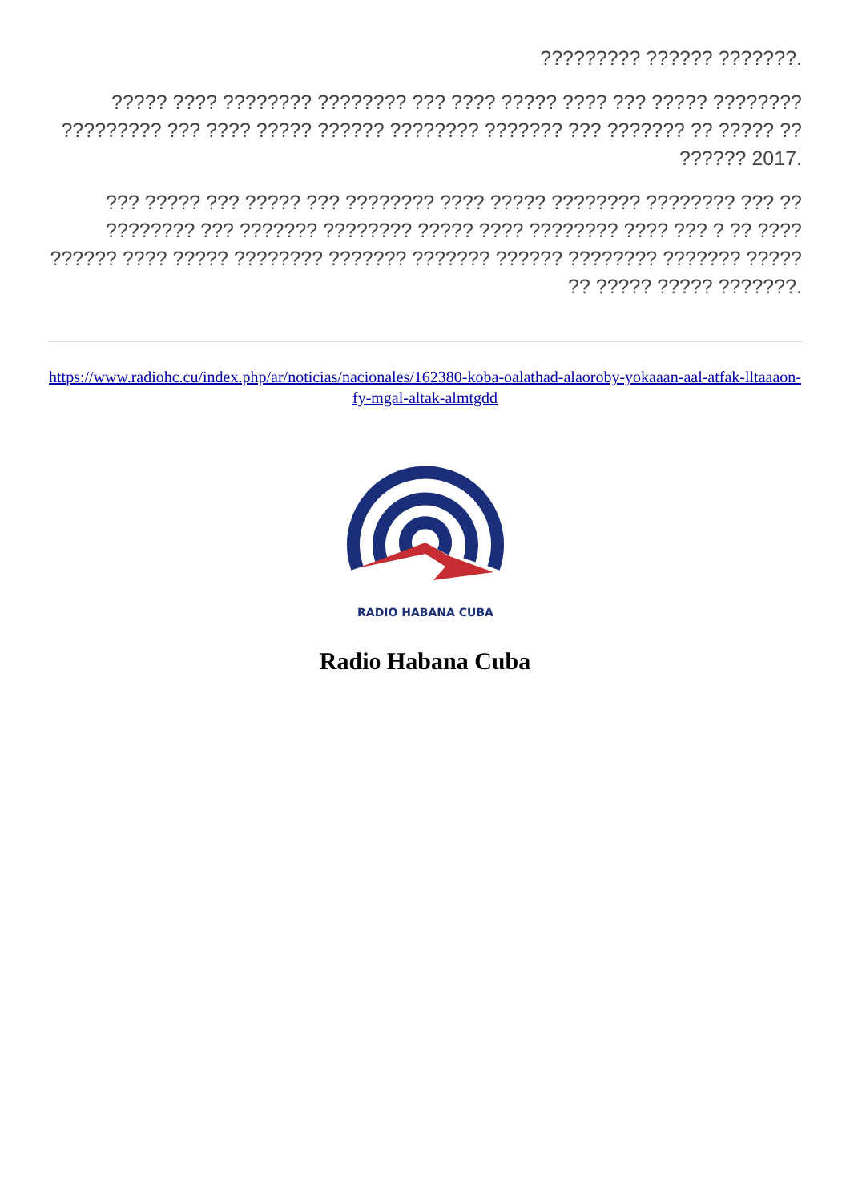????????? ?????? ???????.
????? ???? ???????? ???????? ??? ???? ????? ???? ??? ????? ???????? ????????? ??? ???? ????? ?????? ???????? ??????? ??? ??????? ?? ????? ?? ?????? 2017.
??? ????? ??? ????? ??? ???????? ???? ????? ???????? ???????? ??? ?? ???????? ??? ??????? ???????? ????? ???? ???????? ???? ??? ? ?? ???? ?????? ???? ????? ???????? ??????? ??????? ?????? ???????? ??????? ????? ?? ????? ????? ???????.
https://www.radiohc.cu/index.php/ar/noticias/nacionales/162380-koba-oalathad-alaoroby-yokaaan-aal-atfak-lltaaaon-fy-mgal-altak-almtgdd
RADIO HABANA CUBA
Radio Habana Cuba